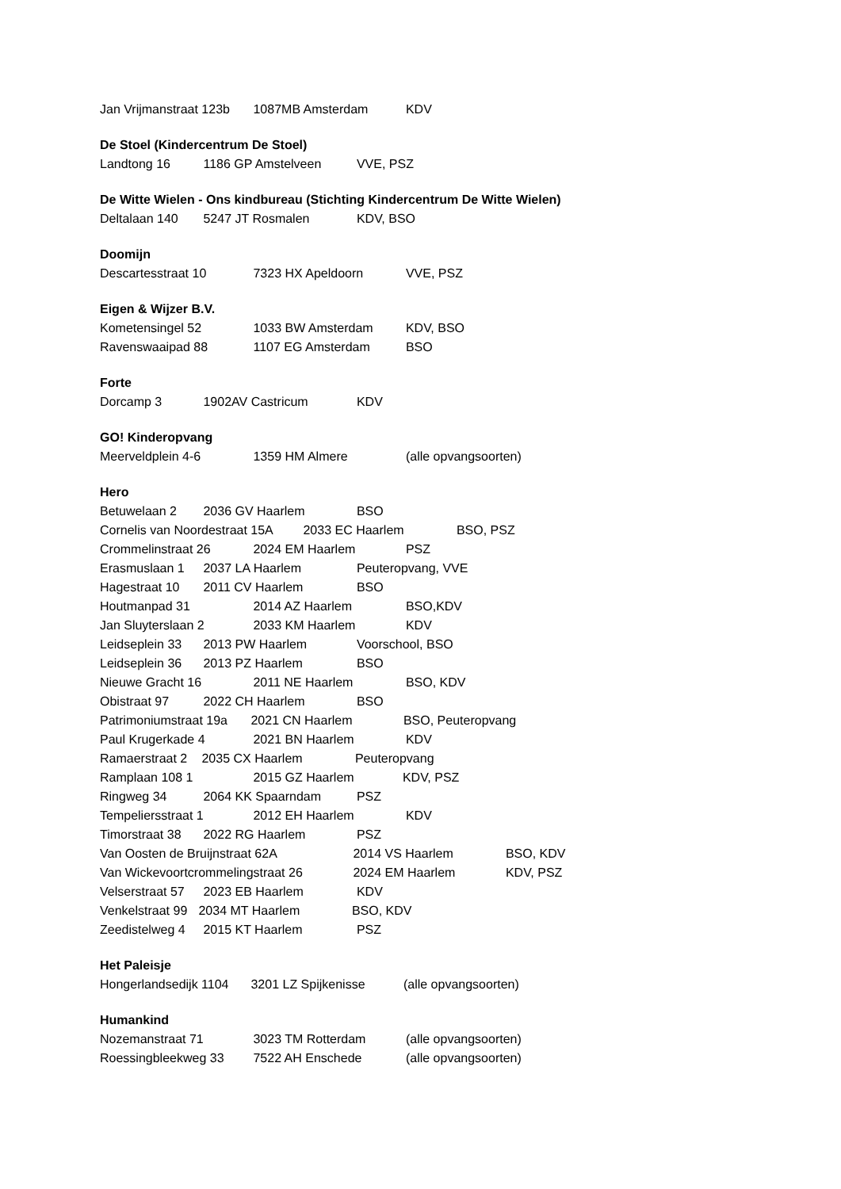Jan Vrijmanstraat 123b 1087MB Amsterdam KDV
De Stoel (Kindercentrum De Stoel)
Landtong 16 1186 GP Amstelveen VVE, PSZ
De Witte Wielen - Ons kindbureau (Stichting Kindercentrum De Witte Wielen)
Deltalaan 140 5247 JT Rosmalen KDV, BSO
Doomijn
Descartesstraat 10 7323 HX Apeldoorn VVE, PSZ
Eigen & Wijzer B.V.
Kometensingel 52 1033 BW Amsterdam KDV, BSO
Ravenswaaipad 88 1107 EG Amsterdam BSO
Forte
Dorcamp 3 1902AV Castricum KDV
GO! Kinderopvang
Meerveldplein 4-6 1359 HM Almere (alle opvangsoorten)
Hero
Betuwelaan 2 2036 GV Haarlem BSO
Cornelis van Noordestraat 15A 2033 EC Haarlem BSO, PSZ
Crommelinstraat 26 2024 EM Haarlem PSZ
Erasmuslaan 1 2037 LA Haarlem Peuteropvang, VVE
Hagestraat 10 2011 CV Haarlem BSO
Houtmanpad 31 2014 AZ Haarlem BSO,KDV
Jan Sluyterslaan 2 2033 KM Haarlem KDV
Leidseplein 33 2013 PW Haarlem Voorschool, BSO
Leidseplein 36 2013 PZ Haarlem BSO
Nieuwe Gracht 16 2011 NE Haarlem BSO, KDV
Obistraat 97 2022 CH Haarlem BSO
Patrimoniumstraat 19a 2021 CN Haarlem BSO, Peuteropvang
Paul Krugerkade 4 2021 BN Haarlem KDV
Ramaerstraat 2 2035 CX Haarlem Peuteropvang
Ramplaan 108 1 2015 GZ Haarlem KDV, PSZ
Ringweg 34 2064 KK Spaarndam PSZ
Tempeliersstraat 1 2012 EH Haarlem KDV
Timorstraat 38 2022 RG Haarlem PSZ
Van Oosten de Bruijnstraat 62A 2014 VS Haarlem BSO, KDV
Van Wickevoortcrommelingstraat 26 2024 EM Haarlem KDV, PSZ
Velserstraat 57 2023 EB Haarlem KDV
Venkelstraat 99 2034 MT Haarlem BSO, KDV
Zeedistelweg 4 2015 KT Haarlem PSZ
Het Paleisje
Hongerlandsedijk 1104 3201 LZ Spijkenisse (alle opvangsoorten)
Humankind
Nozemanstraat 71 3023 TM Rotterdam (alle opvangsoorten)
Roessingbleekweg 33 7522 AH Enschede (alle opvangsoorten)